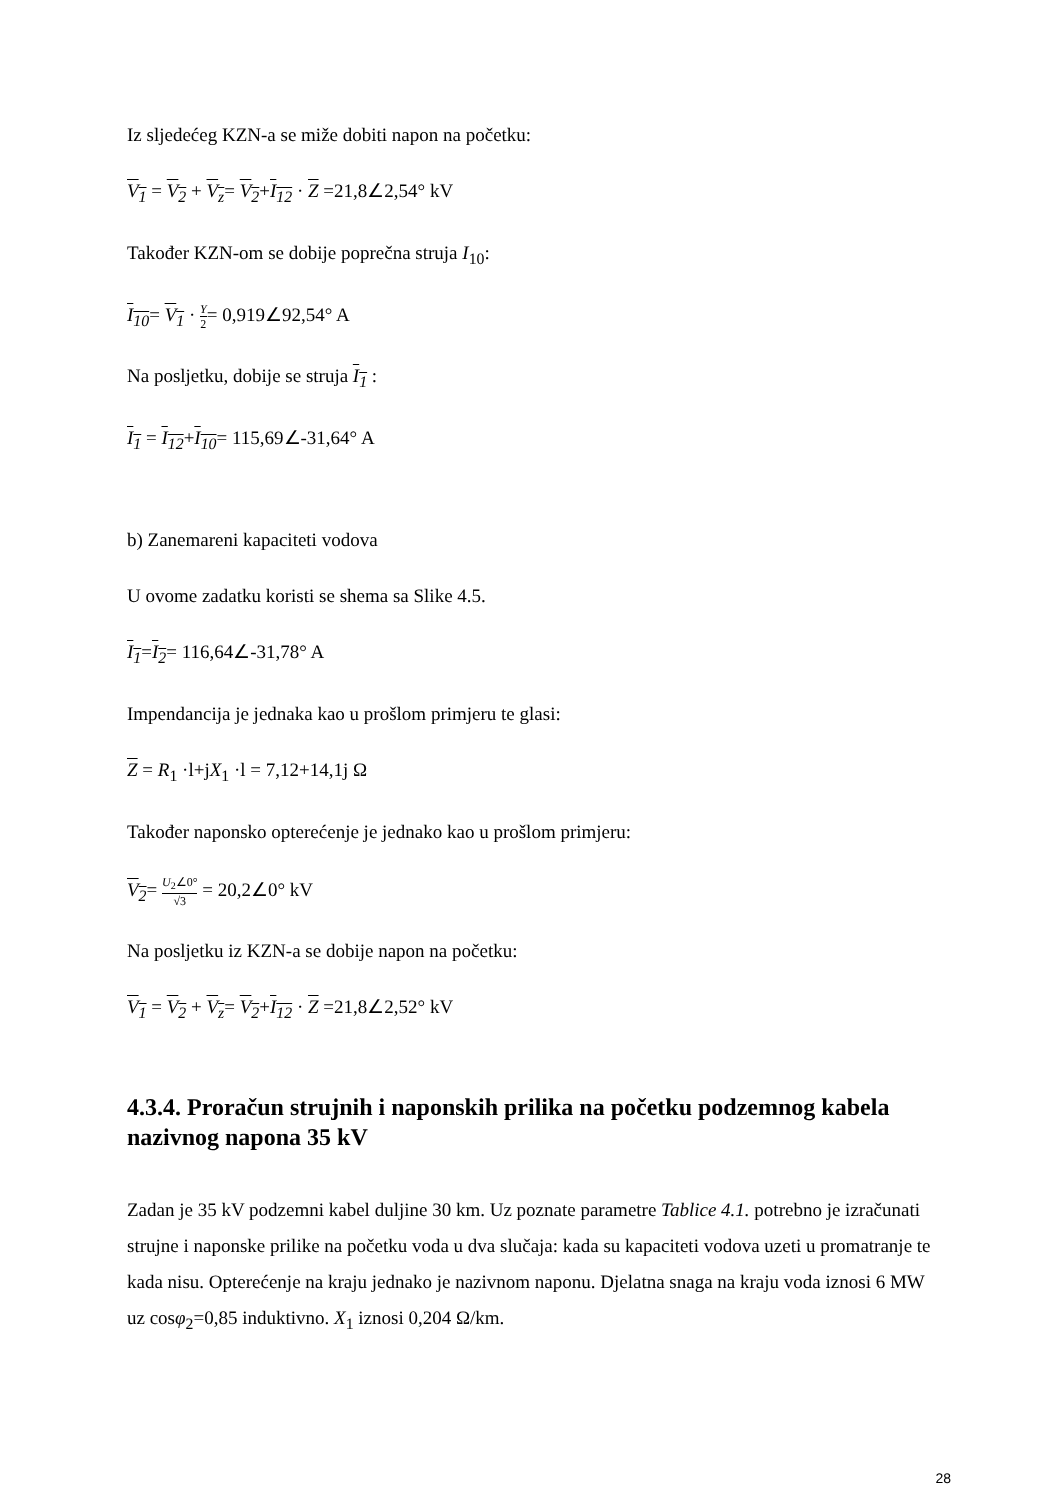Iz sljedećeg KZN-a se miže dobiti napon na početku:
V<sub>1</sub> = V<sub>2</sub> + V<sub>z</sub>= V<sub>2</sub>+I<sub>12</sub> · Z =21,8∠2,54° kV
Također KZN-om se dobije poprečna struja I<sub>10</sub>:
I<sub>10</sub>= V<sub>1</sub> · Y 2= 0,919∠92,54° A
Na posljetku, dobije se struja I<sub>1</sub> :
I<sub>1</sub> = I<sub>12</sub>+I<sub>10</sub>= 115,69∠-31,64° A
b) Zanemareni kapaciteti vodova
U ovome zadatku koristi se shema sa Slike 4.5.
I<sub>1</sub>=I<sub>2</sub>= 116,64∠-31,78° A
Impendancija je jednaka kao u prošlom primjeru te glasi:
Z = R<sub>1</sub> ·l+jX<sub>1</sub> ·l = 7,12+14,1j Ω
Također naponsko opterećenje je jednako kao u prošlom primjeru:
V<sub>2</sub>= U<sub>2</sub>∠0° √3 = 20,2∠0° kV
Na posljetku iz KZN-a se dobije napon na početku:
V<sub>1</sub> = V<sub>2</sub> + V<sub>z</sub>= V<sub>2</sub>+I<sub>12</sub> · Z =21,8∠2,52° kV
4.3.4. Proračun strujnih i naponskih prilika na početku podzemnog kabela nazivnog napona 35 kV
Zadan je 35 kV podzemni kabel duljine 30 km. Uz poznate parametre Tablice 4.1. potrebno je izračunati strujne i naponske prilike na početku voda u dva slučaja: kada su kapaciteti vodova uzeti u promatranje te kada nisu. Opterećenje na kraju jednako je nazivnom naponu. Djelatna snaga na kraju voda iznosi 6 MW uz cosφ<sub>2</sub>=0,85 induktivno. X<sub>1</sub> iznosi 0,204 Ω/km.
28